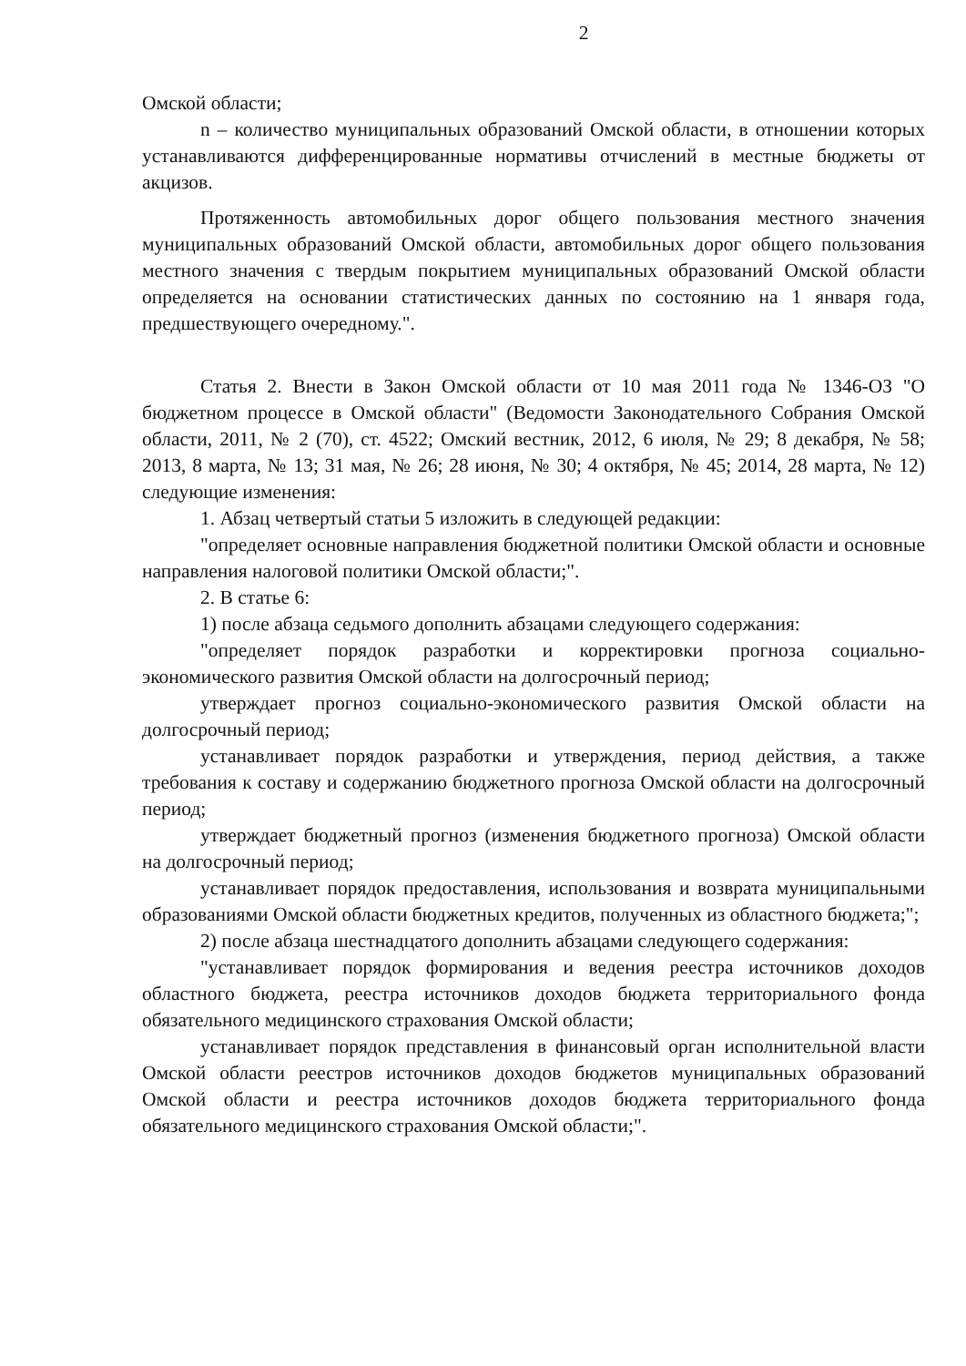2
Омской области;
n – количество муниципальных образований Омской области, в отношении которых устанавливаются дифференцированные нормативы отчислений в местные бюджеты от акцизов.
Протяженность автомобильных дорог общего пользования местного значения муниципальных образований Омской области, автомобильных дорог общего пользования местного значения с твердым покрытием муниципальных образований Омской области определяется на основании статистических данных по состоянию на 1 января года, предшествующего очередному.".
Статья 2. Внести в Закон Омской области от 10 мая 2011 года № 1346-ОЗ "О бюджетном процессе в Омской области" (Ведомости Законодательного Собрания Омской области, 2011, № 2 (70), ст. 4522; Омский вестник, 2012, 6 июля, № 29; 8 декабря, № 58; 2013, 8 марта, № 13; 31 мая, № 26; 28 июня, № 30; 4 октября, № 45; 2014, 28 марта, № 12) следующие изменения:
1. Абзац четвертый статьи 5 изложить в следующей редакции:
"определяет основные направления бюджетной политики Омской области и основные направления налоговой политики Омской области;".
2. В статье 6:
1) после абзаца седьмого дополнить абзацами следующего содержания:
"определяет порядок разработки и корректировки прогноза социально-экономического развития Омской области на долгосрочный период;
утверждает прогноз социально-экономического развития Омской области на долгосрочный период;
устанавливает порядок разработки и утверждения, период действия, а также требования к составу и содержанию бюджетного прогноза Омской области на долгосрочный период;
утверждает бюджетный прогноз (изменения бюджетного прогноза) Омской области на долгосрочный период;
устанавливает порядок предоставления, использования и возврата муниципальными образованиями Омской области бюджетных кредитов, полученных из областного бюджета;";
2) после абзаца шестнадцатого дополнить абзацами следующего содержания:
"устанавливает порядок формирования и ведения реестра источников доходов областного бюджета, реестра источников доходов бюджета территориального фонда обязательного медицинского страхования Омской области;
устанавливает порядок представления в финансовый орган исполнительной власти Омской области реестров источников доходов бюджетов муниципальных образований Омской области и реестра источников доходов бюджета территориального фонда обязательного медицинского страхования Омской области;".